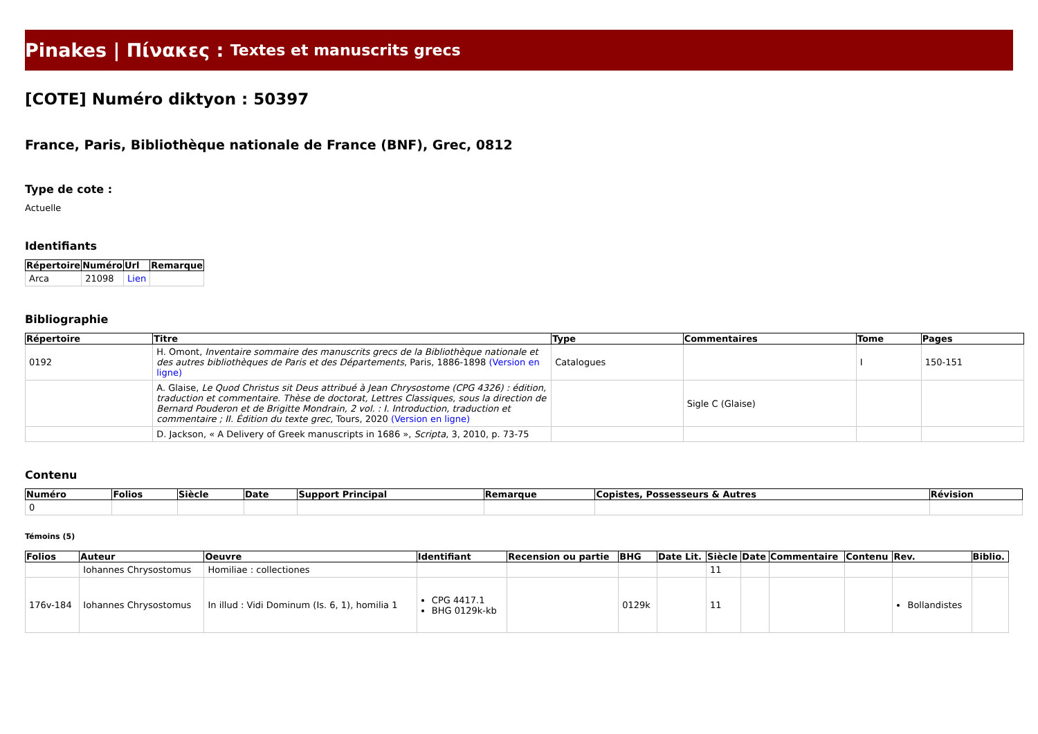Pinakes | Πίνακες : Textes et manuscrits grecs
[COTE] Numéro diktyon : 50397
France, Paris, Bibliothèque nationale de France (BNF), Grec, 0812
Type de cote :
Actuelle
Identifiants
| Répertoire | Numéro | Url | Remarque |
| --- | --- | --- | --- |
| Arca | 21098 | Lien | |
Bibliographie
| Répertoire | Titre | Type | Commentaires | Tome | Pages |
| --- | --- | --- | --- | --- | --- |
| 0192 | H. Omont, Inventaire sommaire des manuscrits grecs de la Bibliothèque nationale et des autres bibliothèques de Paris et des Départements , Paris, 1886-1898 (Version en ligne) | Catalogues | | I | 150-151 |
| | A. Glaise, Le Quod Christus sit Deus attribué à Jean Chrysostome (CPG 4326) : édition, traduction et commentaire. Thèse de doctorat, Lettres Classiques, sous la direction de Bernard Pouderon et de Brigitte Mondrain, 2 vol. : I. Introduction, traduction et commentaire ; II. Édition du texte grec , Tours, 2020 (Version en ligne) | | Sigle C (Glaise) | | |
| | D. Jackson, « A Delivery of Greek manuscripts in 1686 », Scripta , 3, 2010, p. 73-75 | | | | |
Contenu
| Numéro | Folios | Siècle | Date | Support Principal | Remarque | Copistes, Possesseurs & Autres | Révision |
| --- | --- | --- | --- | --- | --- | --- | --- |
| 0 | | | | | | | |
Témoins (5)
| Folios | Auteur | Oeuvre | Identifiant | Recension ou partie | BHG | Date Lit. | Siècle | Date | Commentaire | Contenu | Rev. | Biblio. |
| --- | --- | --- | --- | --- | --- | --- | --- | --- | --- | --- | --- | --- |
| | Iohannes Chrysostomus | Homiliae : collectiones | | | | | 11 | | | | | |
| 176v-184 | Iohannes Chrysostomus | In illud : Vidi Dominum (Is. 6, 1), homilia 1 | CPG 4417.1 BHG 0129k-kb | | 0129k | | 11 | | | | Bollandistes | |